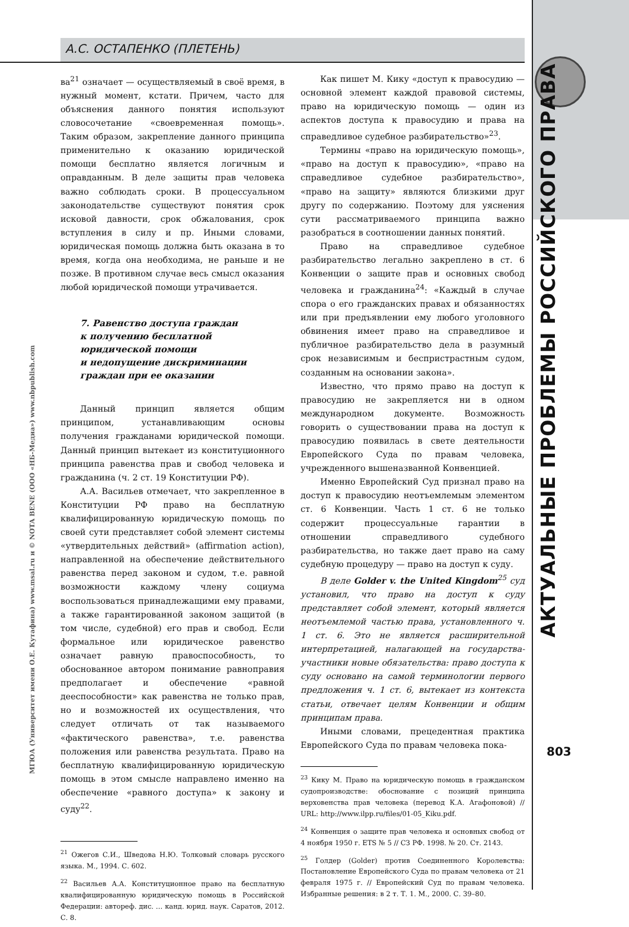А.С. ОСТАПЕНКО (ПЛЕТЕНЬ)
АКТУАЛЬНЫЕ ПРОБЛЕМЫ РОССИЙСКОГО ПРАВА
МГЮА (Университет имени О.Е. Кутафина) www.msal.ru и © NOTA BENE (ООО «НБ-Медиа») www.nbpublish.com
ва<sup>21</sup> означает — осуществляемый в своё время, в нужный момент, кстати. Причем, часто для объяснения данного понятия используют словосочетание «своевременная помощь». Таким образом, закрепление данного принципа применительно к оказанию юридической помощи бесплатно является логичным и оправданным. В деле защиты прав человека важно соблюдать сроки. В процессуальном законодательстве существуют понятия срок исковой давности, срок обжалования, срок вступления в силу и пр. Иными словами, юридическая помощь должна быть оказана в то время, когда она необходима, не раньше и не позже. В противном случае весь смысл оказания любой юридической помощи утрачивается.
7. Равенство доступа граждан
к получению бесплатной
юридической помощи
и недопущение дискриминации
граждан при ее оказании
Данный принцип является общим принципом, устанавливающим основы получения гражданами юридической помощи. Данный принцип вытекает из конституционного принципа равенства прав и свобод человека и гражданина (ч. 2 ст. 19 Конституции РФ).
А.А. Васильев отмечает, что закрепленное в Конституции РФ право на бесплатную квалифицированную юридическую помощь по своей сути представляет собой элемент системы «утвердительных действий» (affirmation action), направленной на обеспечение действительного равенства перед законом и судом, т.е. равной возможности каждому члену социума воспользоваться принадлежащими ему правами, а также гарантированной законом защитой (в том числе, судебной) его прав и свобод. Если формальное или юридическое равенство означает равную правоспособность, то обоснованное автором понимание равноправия предполагает и обеспечение «равной дееспособности» как равенства не только прав, но и возможностей их осуществления, что следует отличать от так называемого «фактического равенства», т.е. равенства положения или равенства результата. Право на бесплатную квалифицированную юридическую помощь в этом смысле направлено именно на обеспечение «равного доступа» к закону и суду<sup>22</sup>.
<sup>21</sup> Ожегов С.И., Шведова Н.Ю. Толковый словарь русского языка. М., 1994. С. 602.
<sup>22</sup> Васильев А.А. Конституционное право на бесплатную квалифицированную юридическую помощь в Российской Федерации: автореф. дис. … канд. юрид. наук. Саратов, 2012. С. 8.
Как пишет М. Кику «доступ к правосудию — основной элемент каждой правовой системы, право на юридическую помощь — один из аспектов доступа к правосудию и права на справедливое судебное разбирательство»<sup>23</sup>.
Термины «право на юридическую помощь», «право на доступ к правосудию», «право на справедливое судебное разбирательство», «право на защиту» являются близкими друг другу по содержанию. Поэтому для уяснения сути рассматриваемого принципа важно разобраться в соотношении данных понятий.
Право на справедливое судебное разбирательство легально закреплено в ст. 6 Конвенции о защите прав и основных свобод человека и гражданина<sup>24</sup>: «Каждый в случае спора о его гражданских правах и обязанностях или при предъявлении ему любого уголовного обвинения имеет право на справедливое и публичное разбирательство дела в разумный срок независимым и беспристрастным судом, созданным на основании закона».
Известно, что прямо право на доступ к правосудию не закрепляется ни в одном международном документе. Возможность говорить о существовании права на доступ к правосудию появилась в свете деятельности Европейского Суда по правам человека, учрежденного вышеназванной Конвенцией.
Именно Европейский Суд признал право на доступ к правосудию неотъемлемым элементом ст. 6 Конвенции. Часть 1 ст. 6 не только содержит процессуальные гарантии в отношении справедливого судебного разбирательства, но также дает право на саму судебную процедуру — право на доступ к суду.
В деле Golder v. the United Kingdom<sup>25</sup> суд установил, что право на доступ к суду представляет собой элемент, который является неотъемлемой частью права, установленного ч. 1 ст. 6. Это не является расширительной интерпретацией, налагающей на государства-участники новые обязательства: право доступа к суду основано на самой терминологии первого предложения ч. 1 ст. 6, вытекает из контекста статьи, отвечает целям Конвенции и общим принципам права.
Иными словами, прецедентная практика Европейского Суда по правам человека пока-
<sup>23</sup> Кику М. Право на юридическую помощь в гражданском судопроизводстве: обоснование с позиций принципа верховенства прав человека (перевод К.А. Агафоновой) // URL: http://www.ilpp.ru/files/01-05_Kiku.pdf.
<sup>24</sup> Конвенция о защите прав человека и основных свобод от 4 ноября 1950 г. ETS № 5 // СЗ РФ. 1998. № 20. Ст. 2143.
<sup>25</sup> Голдер (Golder) против Соединенного Королевства: Постановление Европейского Суда по правам человека от 21 февраля 1975 г. // Европейский Суд по правам человека. Избранные решения: в 2 т. Т. 1. М., 2000. С. 39–80.
803